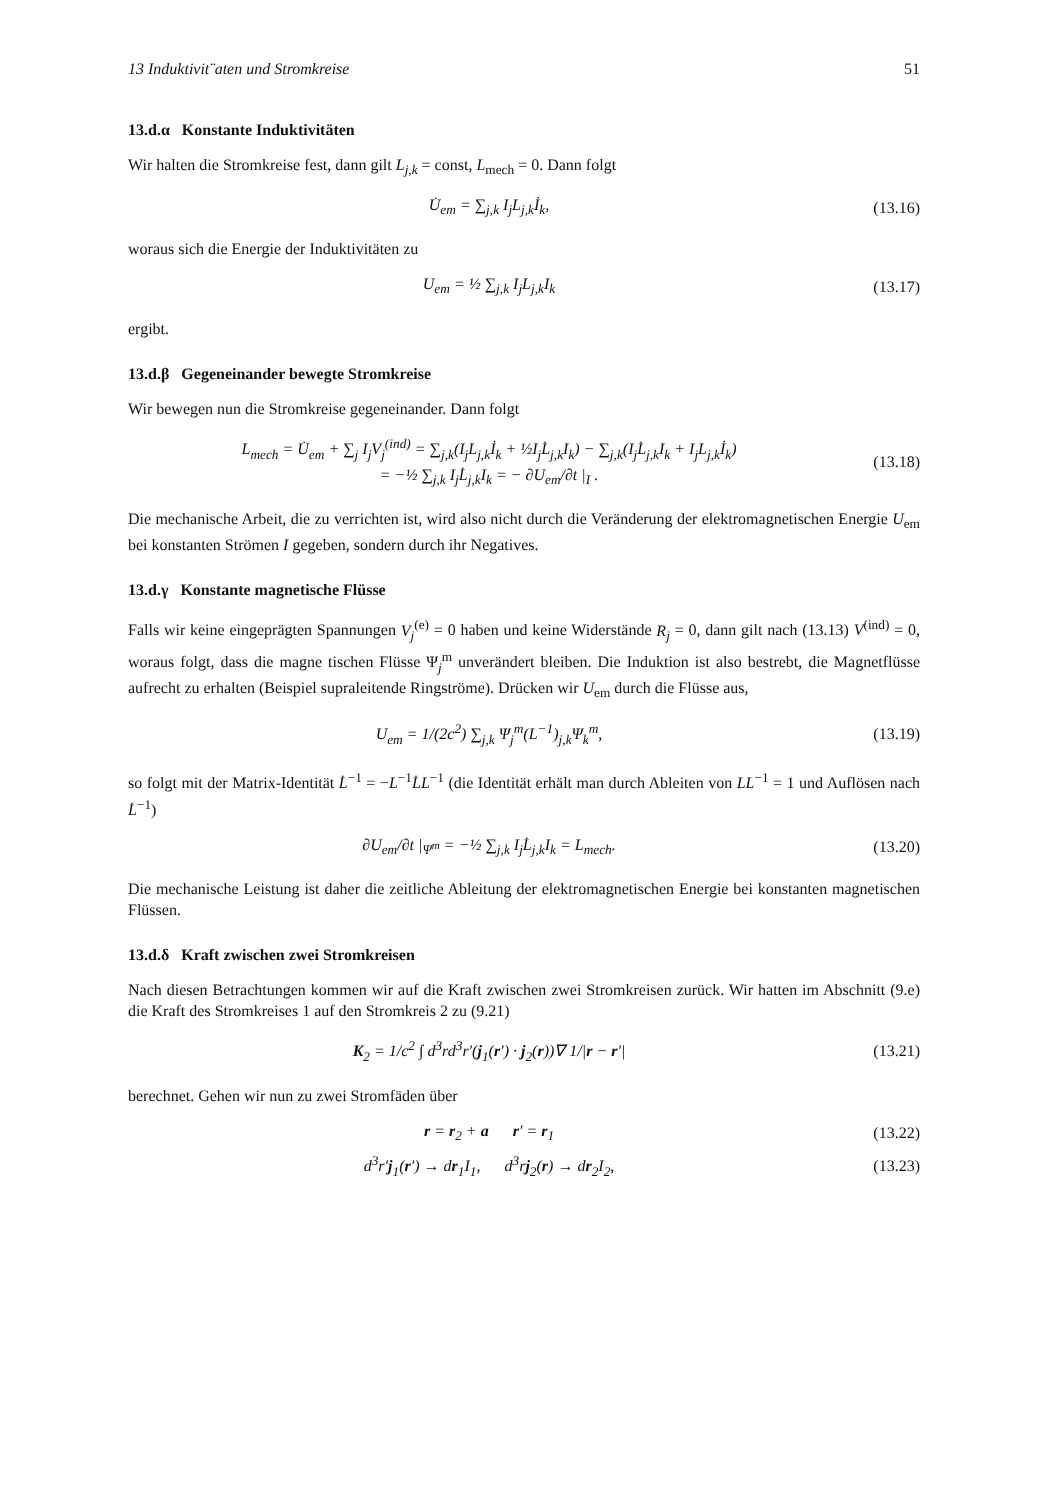13 Induktivit¨aten und Stromkreise 51
13.d.α Konstante Induktivitäten
Wir halten die Stromkreise fest, dann gilt L<sub>j,k</sub> = const, L<sub>mech</sub> = 0. Dann folgt
U̇<sub>em</sub> = ∑<sub>j,k</sub> I<sub>j</sub>L<sub>j,k</sub>İ<sub>k</sub>, (13.16)
woraus sich die Energie der Induktivitäten zu
U<sub>em</sub> = ½ ∑<sub>j,k</sub> I<sub>j</sub>L<sub>j,k</sub>I<sub>k</sub> (13.17)
ergibt.
13.d.β Gegeneinander bewegte Stromkreise
Wir bewegen nun die Stromkreise gegeneinander. Dann folgt
L<sub>mech</sub> = U̇<sub>em</sub> + ∑<sub>j</sub> I<sub>j</sub>V<sub>j</sub><sup>(ind)</sup> = ∑<sub>j,k</sub>(I<sub>j</sub>L<sub>j,k</sub>İ<sub>k</sub> + ½I<sub>j</sub>L̇<sub>j,k</sub>I<sub>k</sub>) − ∑<sub>j,k</sub>(I<sub>j</sub>L̇<sub>j,k</sub>I<sub>k</sub> + I<sub>j</sub>L<sub>j,k</sub>İ<sub>k</sub>)
= −½ ∑<sub>j,k</sub> I<sub>j</sub>L̇<sub>j,k</sub>I<sub>k</sub> = − ∂U<sub>em</sub>/∂t |<sub>I</sub> .
(13.18)
Die mechanische Arbeit, die zu verrichten ist, wird also nicht durch die Veränderung der elektromagnetischen Energie U<sub>em</sub> bei konstanten Strömen I gegeben, sondern durch ihr Negatives.
13.d.γ Konstante magnetische Flüsse
Falls wir keine eingeprägten Spannungen V<sub>j</sub><sup>(e)</sup> = 0 haben und keine Widerstände R<sub>j</sub> = 0, dann gilt nach (13.13) V<sup>(ind)</sup> = 0, woraus folgt, dass die magne tischen Flüsse Ψ<sub>j</sub><sup>m</sup> unverändert bleiben. Die Induktion ist also bestrebt, die Magnetflüsse aufrecht zu erhalten (Beispiel supraleitende Ringströme). Drücken wir U<sub>em</sub> durch die Flüsse aus,
U<sub>em</sub> = 1/(2c<sup>2</sup>) ∑<sub>j,k</sub> Ψ<sub>j</sub><sup>m</sup>(L<sup>−1</sup>)<sub>j,k</sub>Ψ<sub>k</sub><sup>m</sup>,
(13.19)
so folgt mit der Matrix-Identität L̇<sup>−1</sup> = −L<sup>−1</sup>L̇L<sup>−1</sup> (die Identität erhält man durch Ableiten von LL<sup>−1</sup> = 1 und Auflösen nach L̇<sup>−1</sup>)
∂U<sub>em</sub>/∂t |<sub>Ψ<sup>m</sup></sub> = −½ ∑<sub>j,k</sub> I<sub>j</sub>L̇<sub>j,k</sub>I<sub>k</sub> = L<sub>mech</sub>.
(13.20)
Die mechanische Leistung ist daher die zeitliche Ableitung der elektromagnetischen Energie bei konstanten magnetischen Flüssen.
13.d.δ Kraft zwischen zwei Stromkreisen
Nach diesen Betrachtungen kommen wir auf die Kraft zwischen zwei Stromkreisen zurück. Wir hatten im Abschnitt (9.e) die Kraft des Stromkreises 1 auf den Stromkreis 2 zu (9.21)
K<sub>2</sub> = 1/c<sup>2</sup> ∫ d<sup>3</sup>rd<sup>3</sup>r′(j<sub>1</sub>(r′) · j<sub>2</sub>(r))∇ 1/|r − r′|
(13.21)
berechnet. Gehen wir nun zu zwei Stromfäden über
r = r<sub>2</sub> + a r′ = r<sub>1</sub> (13.22)
d<sup>3</sup>r′j<sub>1</sub>(r′) → dr<sub>1</sub>I<sub>1</sub>, d<sup>3</sup>rj<sub>2</sub>(r) → dr<sub>2</sub>I<sub>2</sub>,
(13.23)